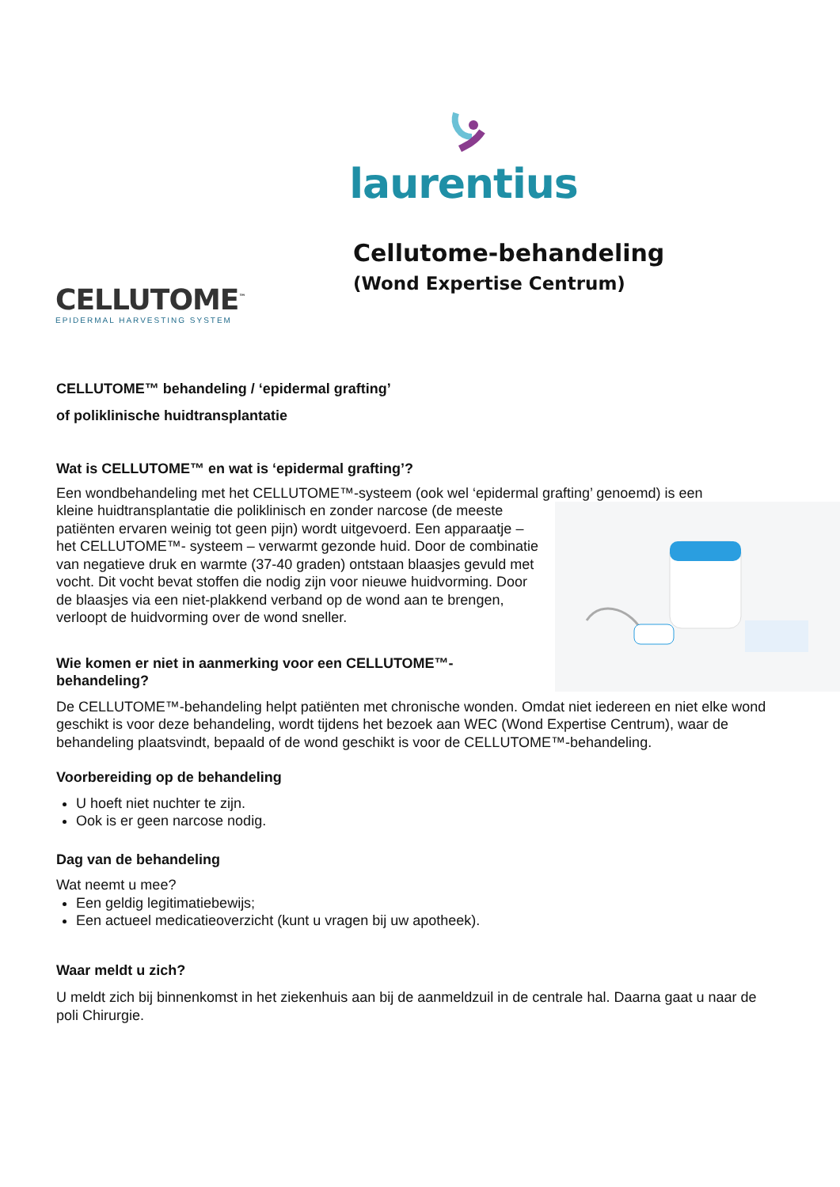laurentius
CELLUTOME<sup>™</sup>
EPIDERMAL HARVESTING SYSTEM
Cellutome-behandeling
(Wond Expertise Centrum)
CELLUTOME™ behandeling / ‘epidermal grafting’
of poliklinische huidtransplantatie
Wat is CELLUTOME™ en wat is ‘epidermal grafting’?
Een wondbehandeling met het CELLUTOME™-systeem (ook wel ‘epidermal grafting’ genoemd) is een
kleine huidtransplantatie die poliklinisch en zonder narcose (de meeste patiënten ervaren weinig tot geen pijn) wordt uitgevoerd. Een apparaatje – het CELLUTOME™- systeem – verwarmt gezonde huid. Door de combinatie van negatieve druk en warmte (37-40 graden) ontstaan blaasjes gevuld met vocht. Dit vocht bevat stoffen die nodig zijn voor nieuwe huidvorming. Door de blaasjes via een niet-plakkend verband op de wond aan te brengen, verloopt de huidvorming over de wond sneller.
Wie komen er niet in aanmerking voor een CELLUTOME™-behandeling?
De CELLUTOME™-behandeling helpt patiënten met chronische wonden. Omdat niet iedereen en niet elke wond geschikt is voor deze behandeling, wordt tijdens het bezoek aan WEC (Wond Expertise Centrum), waar de behandeling plaatsvindt, bepaald of de wond geschikt is voor de CELLUTOME™-behandeling.
Voorbereiding op de behandeling
U hoeft niet nuchter te zijn.
Ook is er geen narcose nodig.
Dag van de behandeling
Wat neemt u mee?
Een geldig legitimatiebewijs;
Een actueel medicatieoverzicht (kunt u vragen bij uw apotheek).
Waar meldt u zich?
U meldt zich bij binnenkomst in het ziekenhuis aan bij de aanmeldzuil in de centrale hal. Daarna gaat u naar de poli Chirurgie.